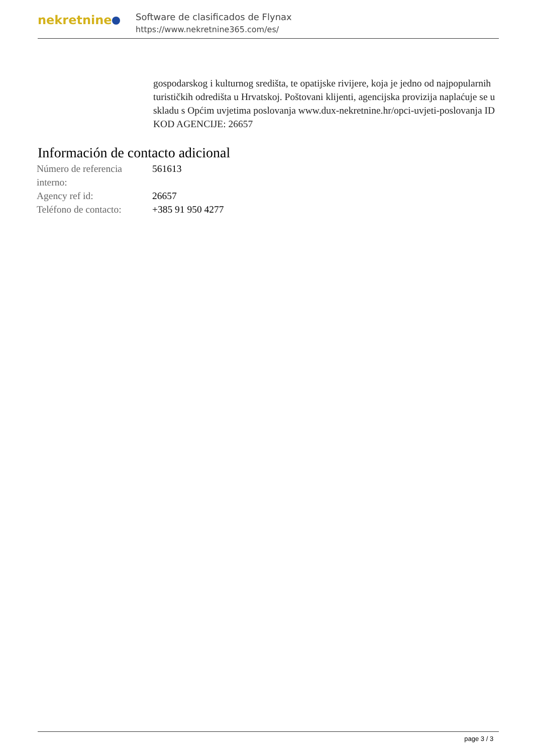nekretnine
Software de clasificados de Flynax
https://www.nekretnine365.com/es/
gospodarskog i kulturnog središta, te opatijske rivijere, koja je jedno od najpopularnih turističkih odredišta u Hrvatskoj. Poštovani klijenti, agencijska provizija naplaćuje se u skladu s Općim uvjetima poslovanja www.dux-nekretnine.hr/opci-uvjeti-poslovanja ID KOD AGENCIJE: 26657
Información de contacto adicional
| Número de referencia interno: | 561613 |
| Agency ref id: | 26657 |
| Teléfono de contacto: | +385 91 950 4277 |
page 3 / 3